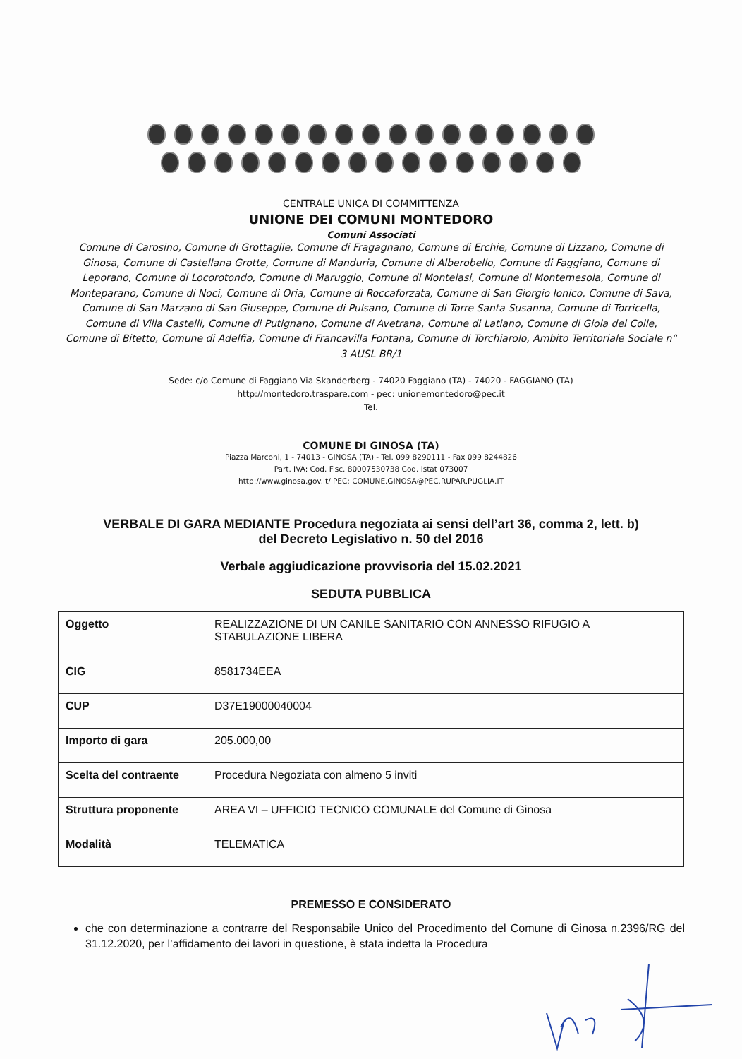CENTRALE UNICA DI COMMITTENZA
UNIONE DEI COMUNI MONTEDORO
Comuni Associati
Comune di Carosino, Comune di Grottaglie, Comune di Fragagnano, Comune di Erchie, Comune di Lizzano, Comune di Ginosa, Comune di Castellana Grotte, Comune di Manduria, Comune di Alberobello, Comune di Faggiano, Comune di Leporano, Comune di Locorotondo, Comune di Maruggio, Comune di Monteiasi, Comune di Montemesola, Comune di Monteparano, Comune di Noci, Comune di Oria, Comune di Roccaforzata, Comune di San Giorgio Ionico, Comune di Sava, Comune di San Marzano di San Giuseppe, Comune di Pulsano, Comune di Torre Santa Susanna, Comune di Torricella, Comune di Villa Castelli, Comune di Putignano, Comune di Avetrana, Comune di Latiano, Comune di Gioia del Colle, Comune di Bitetto, Comune di Adelfia, Comune di Francavilla Fontana, Comune di Torchiarolo, Ambito Territoriale Sociale n° 3 AUSL BR/1
Sede: c/o Comune di Faggiano Via Skanderberg - 74020 Faggiano (TA) - 74020 - FAGGIANO (TA)
http://montedoro.traspare.com - pec: unionemontedoro@pec.it
Tel.
COMUNE DI GINOSA (TA)
Piazza Marconi, 1 - 74013 - GINOSA (TA) - Tel. 099 8290111 - Fax 099 8244826
Part. IVA: Cod. Fisc. 80007530738 Cod. Istat 073007
http://www.ginosa.gov.it/ PEC: COMUNE.GINOSA@PEC.RUPAR.PUGLIA.IT
VERBALE DI GARA MEDIANTE Procedura negoziata ai sensi dell’art 36, comma 2, lett. b)
del Decreto Legislativo n. 50 del 2016
Verbale aggiudicazione provvisoria del 15.02.2021
SEDUTA PUBBLICA
| Oggetto | REALIZZAZIONE DI UN CANILE SANITARIO CON ANNESSO RIFUGIO A STABULAZIONE LIBERA |
| CIG | 8581734EEA |
| CUP | D37E19000040004 |
| Importo di gara | 205.000,00 |
| Scelta del contraente | Procedura Negoziata con almeno 5 inviti |
| Struttura proponente | AREA VI – UFFICIO TECNICO COMUNALE del Comune di Ginosa |
| Modalità | TELEMATICA |
PREMESSO E CONSIDERATO
che con determinazione a contrarre del Responsabile Unico del Procedimento del Comune di Ginosa n.2396/RG del 31.12.2020, per l’affidamento dei lavori in questione, è stata indetta la Procedura